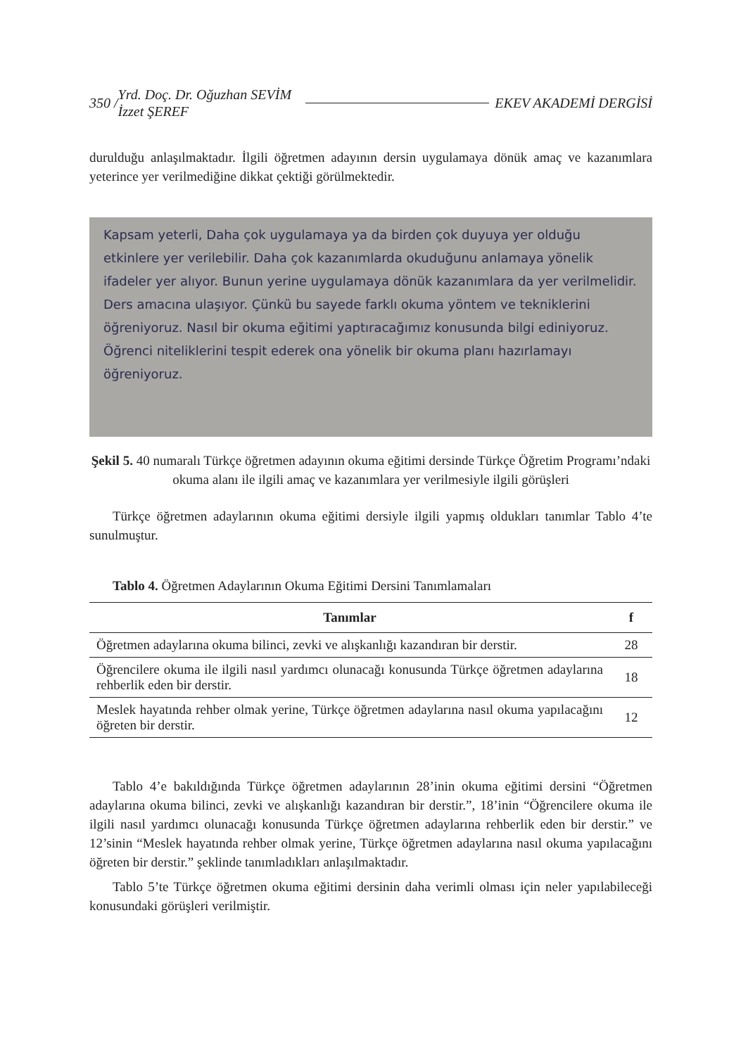350 / Yrd. Doç. Dr. Oğuzhan SEVİM
İzzet ŞEREF
EKEV AKADEMİ DERGİSİ
duruldu­ğu anlaşılmaktadır. İlgili öğretmen adayının dersin uygulamaya dönük amaç ve kazanımlara yeterince yer verilmediğine dikkat çektiği görülmektedir.
Kapsam yeterli, Daha çok uygulamaya ya da birden çok duyuya yer olduğu etkinlere yer verilebilir. Daha çok kazanımlarda okuduğunu anlamaya yönelik ifadeler yer alıyor. Bunun yerine uygulamaya dönük kazanımlara da yer verilmelidir. Ders amacına ulaşıyor. Çünkü bu sayede farklı okuma yöntem ve tekniklerini öğreniyoruz. Nasıl bir okuma eğitimi yaptıracağımız konusunda bilgi ediniyoruz. Öğrenci niteliklerini tespit ederek ona yönelik bir okuma planı hazırlamayı öğreniyoruz.
Şekil 5. 40 numaralı Türkçe öğretmen adayının okuma eğitimi dersinde Türkçe Öğretim Programı’ndaki okuma alanı ile ilgili amaç ve kazanımlara yer verilmesiyle ilgili görüşleri
Türkçe öğretmen adaylarının okuma eğitimi dersiyle ilgili yapmış oldukları tanımlar Tablo 4’te sunulmuştur.
Tablo 4. Öğretmen Adaylarının Okuma Eğitimi Dersini Tanımlamaları
| Tanımlar | f |
| --- | --- |
| Öğretmen adaylarına okuma bilinci, zevki ve alışkanlığı kazandıran bir derstir. | 28 |
| Öğrencilere okuma ile ilgili nasıl yardımcı olunacağı konusunda Türkçe öğretmen adaylarına rehberlik eden bir derstir. | 18 |
| Meslek hayatında rehber olmak yerine, Türkçe öğretmen adaylarına nasıl okuma yapılacağını öğreten bir derstir. | 12 |
Tablo 4’e bakıldığında Türkçe öğretmen adaylarının 28’inin okuma eğitimi dersini “Öğretmen adaylarına okuma bilinci, zevki ve alışkanlığı kazandıran bir derstir.”, 18’inin “Öğrencilere okuma ile ilgili nasıl yardımcı olunacağı konusunda Türkçe öğretmen adaylarına rehberlik eden bir derstir.” ve 12’sinin “Meslek hayatında rehber olmak yerine, Türkçe öğretmen adaylarına nasıl okuma yapılacağını öğreten bir derstir.” şeklinde tanımladıkları anlaşılmaktadır.
Tablo 5’te Türkçe öğretmen okuma eğitimi dersinin daha verimli olması için neler yapılabileceği konusundaki görüşleri verilmiştir.